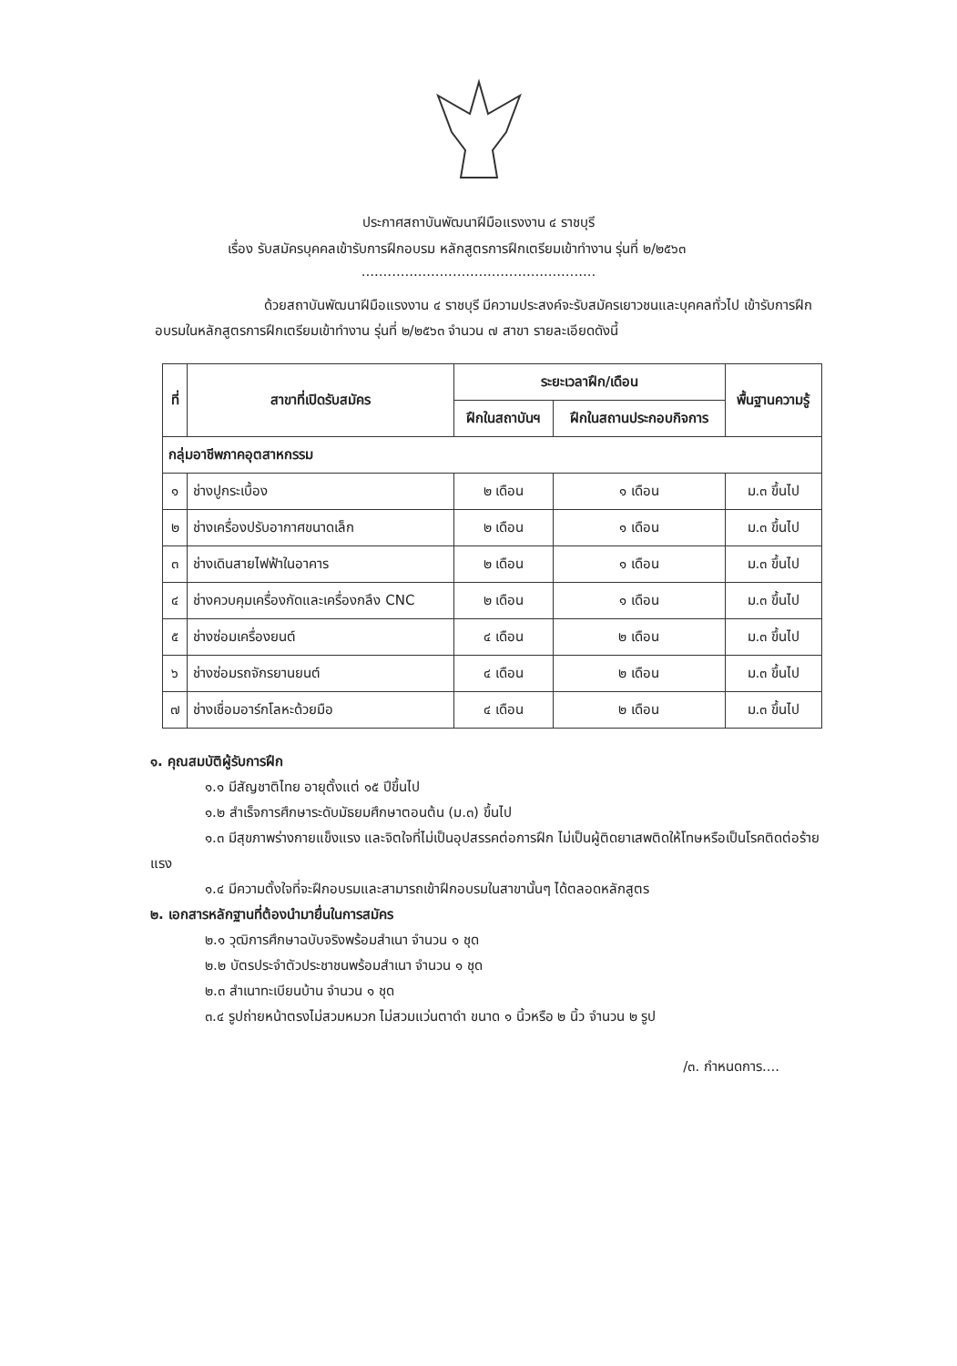ประกาศสถาบันพัฒนาฝีมือแรงงาน ๔ ราชบุรี
เรื่อง รับสมัครบุคคลเข้ารับการฝึกอบรม หลักสูตรการฝึกเตรียมเข้าทำงาน รุ่นที่ ๒/๒๕๖๓
......................................................
ด้วยสถาบันพัฒนาฝีมือแรงงาน ๔ ราชบุรี มีความประสงค์จะรับสมัครเยาวชนและบุคคลทั่วไป เข้ารับการฝึกอบรมในหลักสูตรการฝึกเตรียมเข้าทำงาน รุ่นที่ ๒/๒๕๖๓ จำนวน ๗ สาขา รายละเอียดดังนี้
| ที่ | สาขาที่เปิดรับสมัคร | ระยะเวลาฝึก/เดือน | | พื้นฐานความรู้ |
| --- | --- | --- | --- | --- |
| | | ฝึกในสถาบันฯ | ฝึกในสถานประกอบกิจการ | |
| กลุ่มอาชีพภาคอุตสาหกรรม | | | | |
| ๑ | ช่างปูกระเบื้อง | ๒ เดือน | ๑ เดือน | ม.๓ ขึ้นไป |
| ๒ | ช่างเครื่องปรับอากาศขนาดเล็ก | ๒ เดือน | ๑ เดือน | ม.๓ ขึ้นไป |
| ๓ | ช่างเดินสายไฟฟ้าในอาคาร | ๒ เดือน | ๑ เดือน | ม.๓ ขึ้นไป |
| ๔ | ช่างควบคุมเครื่องกัดและเครื่องกลึง CNC | ๒ เดือน | ๑ เดือน | ม.๓ ขึ้นไป |
| ๕ | ช่างซ่อมเครื่องยนต์ | ๔ เดือน | ๒ เดือน | ม.๓ ขึ้นไป |
| ๖ | ช่างซ่อมรถจักรยานยนต์ | ๔ เดือน | ๒ เดือน | ม.๓ ขึ้นไป |
| ๗ | ช่างเชื่อมอาร์กโลหะด้วยมือ | ๔ เดือน | ๒ เดือน | ม.๓ ขึ้นไป |
๑. คุณสมบัติผู้รับการฝึก
๑.๑ มีสัญชาติไทย อายุตั้งแต่ ๑๕ ปีขึ้นไป
๑.๒ สำเร็จการศึกษาระดับมัธยมศึกษาตอนต้น (ม.๓) ขึ้นไป
๑.๓ มีสุขภาพร่างกายแข็งแรง และจิตใจที่ไม่เป็นอุปสรรคต่อการฝึก ไม่เป็นผู้ติดยาเสพติดให้โทษหรือเป็นโรคติดต่อร้ายแรง
๑.๔ มีความตั้งใจที่จะฝึกอบรมและสามารถเข้าฝึกอบรมในสาขานั้นๆ ได้ตลอดหลักสูตร
๒. เอกสารหลักฐานที่ต้องนำมายื่นในการสมัคร
๒.๑ วุฒิการศึกษาฉบับจริงพร้อมสำเนา จำนวน ๑ ชุด
๒.๒ บัตรประจำตัวประชาชนพร้อมสำเนา จำนวน ๑ ชุด
๒.๓ สำเนาทะเบียนบ้าน จำนวน ๑ ชุด
๓.๔ รูปถ่ายหน้าตรงไม่สวมหมวก ไม่สวมแว่นตาดำ ขนาด ๑ นิ้วหรือ ๒ นิ้ว จำนวน ๒ รูป
/๓. กำหนดการ....